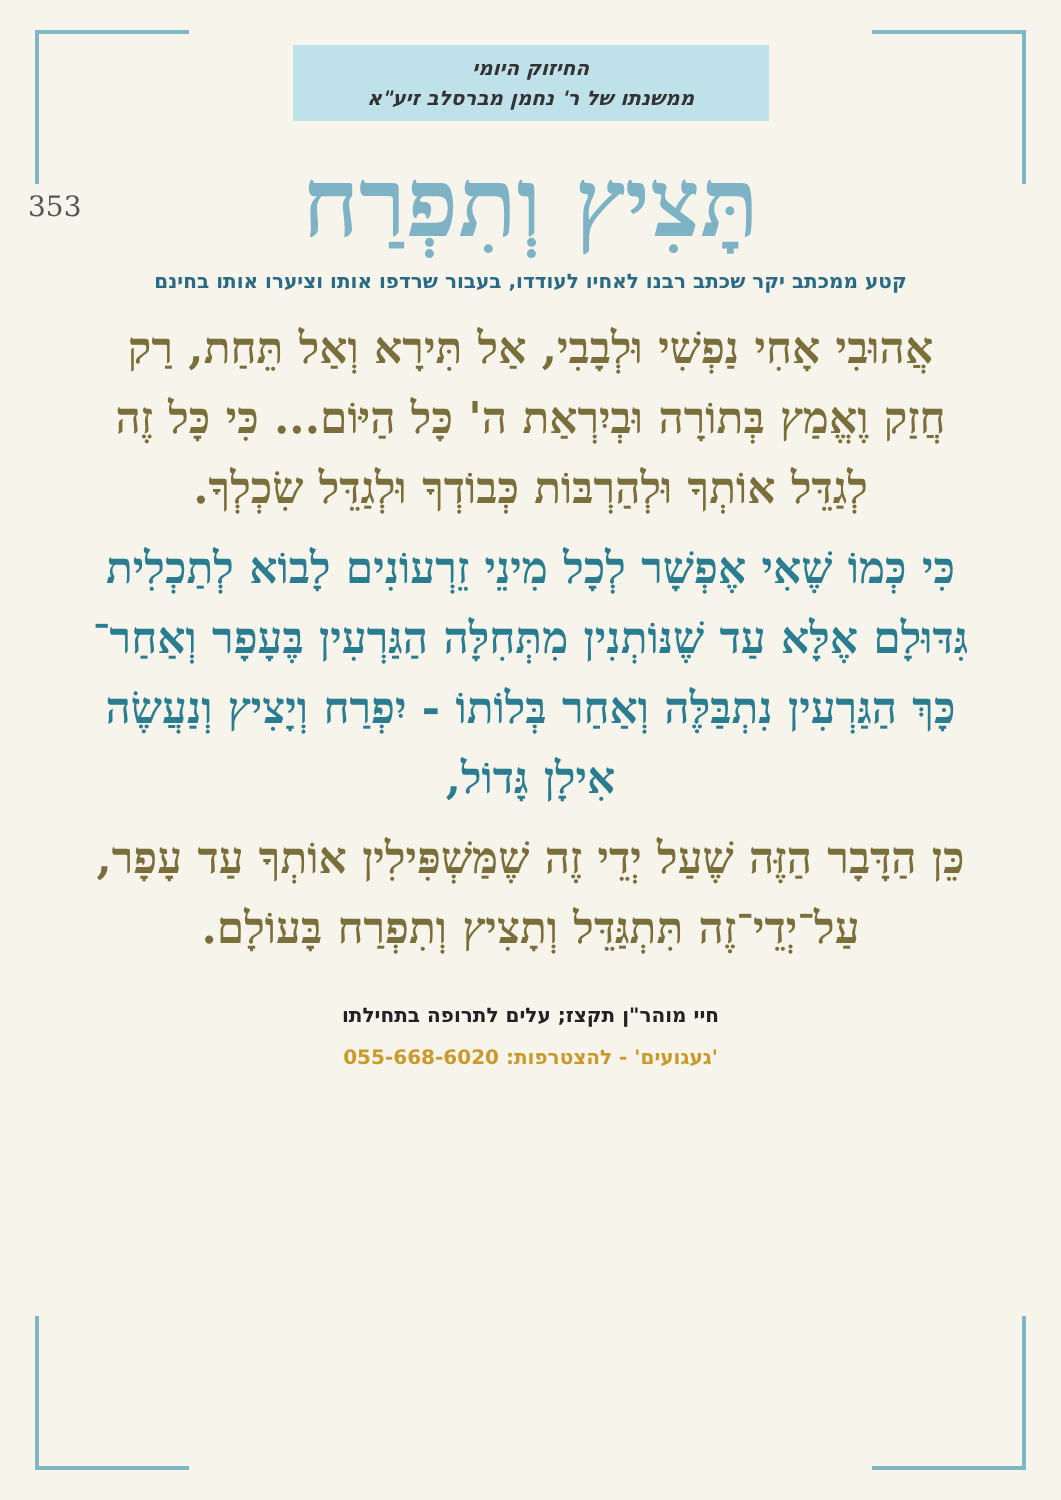353
החיזוק היומי
ממשנתו של ר' נחמן מברסלב זיע"א
תָּצִיץ וְתִפְרַח
קטע ממכתב יקר שכתב רבנו לאחיו לעודדו, בעבור שרדפו אותו וציערו אותו בחינם
אֲהוּבִי אָחִי נַפְשִׁי וּלְבָבִי, אַל תִּירָא וְאַל תֵּחַת, רַק חֲזַק וֶאֱמַץ בְּתוֹרָה וּבְיִרְאַת ה' כָּל הַיּוֹם... כִּי כָּל זֶה לְגַדֵּל אוֹתְךָ וּלְהַרְבּוֹת כְּבוֹדְךָ וּלְגַדֵּל שִׂכְלְךָ.
כִּי כְּמוֹ שֶׁאִי אֶפְשָׁר לְכָל מִינֵי זֵרְעוֹנִים לָבוֹא לְתַכְלִית גִּדּוּלָם אֶלָּא עַד שֶׁנּוֹתְנִין מִתְּחִלָּה הַגַּרְעִין בֶּעָפָר וְאַחַר־כָּךְ הַגַּרְעִין נִתְבַּלֶּה וְאַחַר בְּלוֹתוֹ - יִפְרַח וְיָצִיץ וְנַעֲשֶׂה אִילָן גָּדוֹל,
כֵּן הַדָּבָר הַזֶּה שֶׁעַל יְדֵי זֶה שֶׁמַּשְׁפִּילִין אוֹתְךָ עַד עָפָר, עַל־יְדֵי־זֶה תִּתְגַּדֵּל וְתָצִיץ וְתִפְרַח בָּעוֹלָם.
חיי מוהר"ן תקצז; עלים לתרופה בתחילתו
'געגועים' - להצטרפות: 055-668-6020